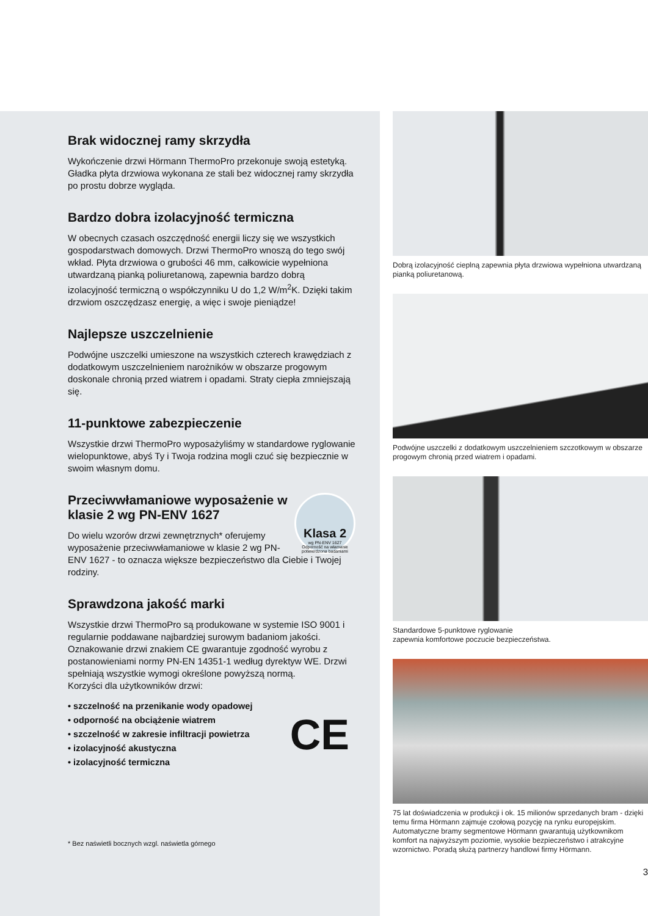Brak widocznej ramy skrzydła
Wykończenie drzwi Hörmann ThermoPro przekonuje swoją estetyką. Gładka płyta drzwiowa wykonana ze stali bez widocznej ramy skrzydła po prostu dobrze wygląda.
Bardzo dobra izolacyjność termiczna
W obecnych czasach oszczędność energii liczy się we wszystkich gospodarstwach domowych. Drzwi ThermoPro wnoszą do tego swój wkład. Płyta drzwiowa o grubości 46 mm, całkowicie wypełniona utwardzaną pianką poliuretanową, zapewnia bardzo dobrą izolacyjność termiczną o współczynniku U do 1,2 W/m<sup>2</sup>K. Dzięki takim drzwiom oszczędzasz energię, a więc i swoje pieniądze!
Najlepsze uszczelnienie
Podwójne uszczelki umieszone na wszystkich czterech krawędziach z dodatkowym uszczelnieniem narożników w obszarze progowym doskonale chronią przed wiatrem i opadami. Straty ciepła zmniejszają się.
11-punktowe zabezpieczenie
Wszystkie drzwi ThermoPro wyposażyliśmy w standardowe ryglowanie wielopunktowe, abyś Ty i Twoja rodzina mogli czuć się bezpiecznie w swoim własnym domu.
Klasa 2
wg PN-ENV 1627
Odporność na włamanie potwierdzona badaniami
Przeciwwłamaniowe wyposażenie w klasie 2 wg PN-ENV 1627
Do wielu wzorów drzwi zewnętrznych* oferujemy wyposażenie przeciwwłamaniowe w klasie 2 wg PN-ENV 1627 - to oznacza większe bezpieczeństwo dla Ciebie i Twojej rodziny.
Sprawdzona jakość marki
Wszystkie drzwi ThermoPro są produkowane w systemie ISO 9001 i regularnie poddawane najbardziej surowym badaniom jakości. Oznakowanie drzwi znakiem CE gwarantuje zgodność wyrobu z postanowieniami normy PN-EN 14351-1 według dyrektyw WE. Drzwi spełniają wszystkie wymogi określone powyższą normą.
Korzyści dla użytkowników drzwi:
• szczelność na przenikanie wody opadowej
• odporność na obciążenie wiatrem
• szczelność w zakresie infiltracji powietrza
• izolacyjność akustyczna
• izolacyjność termiczna
CE
* Bez naświetli bocznych wzgl. naświetla górnego
Dobrą izolacyjność cieplną zapewnia płyta drzwiowa wypełniona utwardzaną pianką poliuretanową.
Podwójne uszczelki z dodatkowym uszczelnieniem szczotkowym w obszarze progowym chronią przed wiatrem i opadami.
Standardowe 5-punktowe ryglowanie
zapewnia komfortowe poczucie bezpieczeństwa.
75 lat doświadczenia w produkcji i ok. 15 milionów sprzedanych bram - dzięki temu firma Hörmann zajmuje czołową pozycję na rynku europejskim. Automatyczne bramy segmentowe Hörmann gwarantują użytkownikom komfort na najwyższym poziomie, wysokie bezpieczeństwo i atrakcyjne wzornictwo. Poradą służą partnerzy handlowi firmy Hörmann.
3